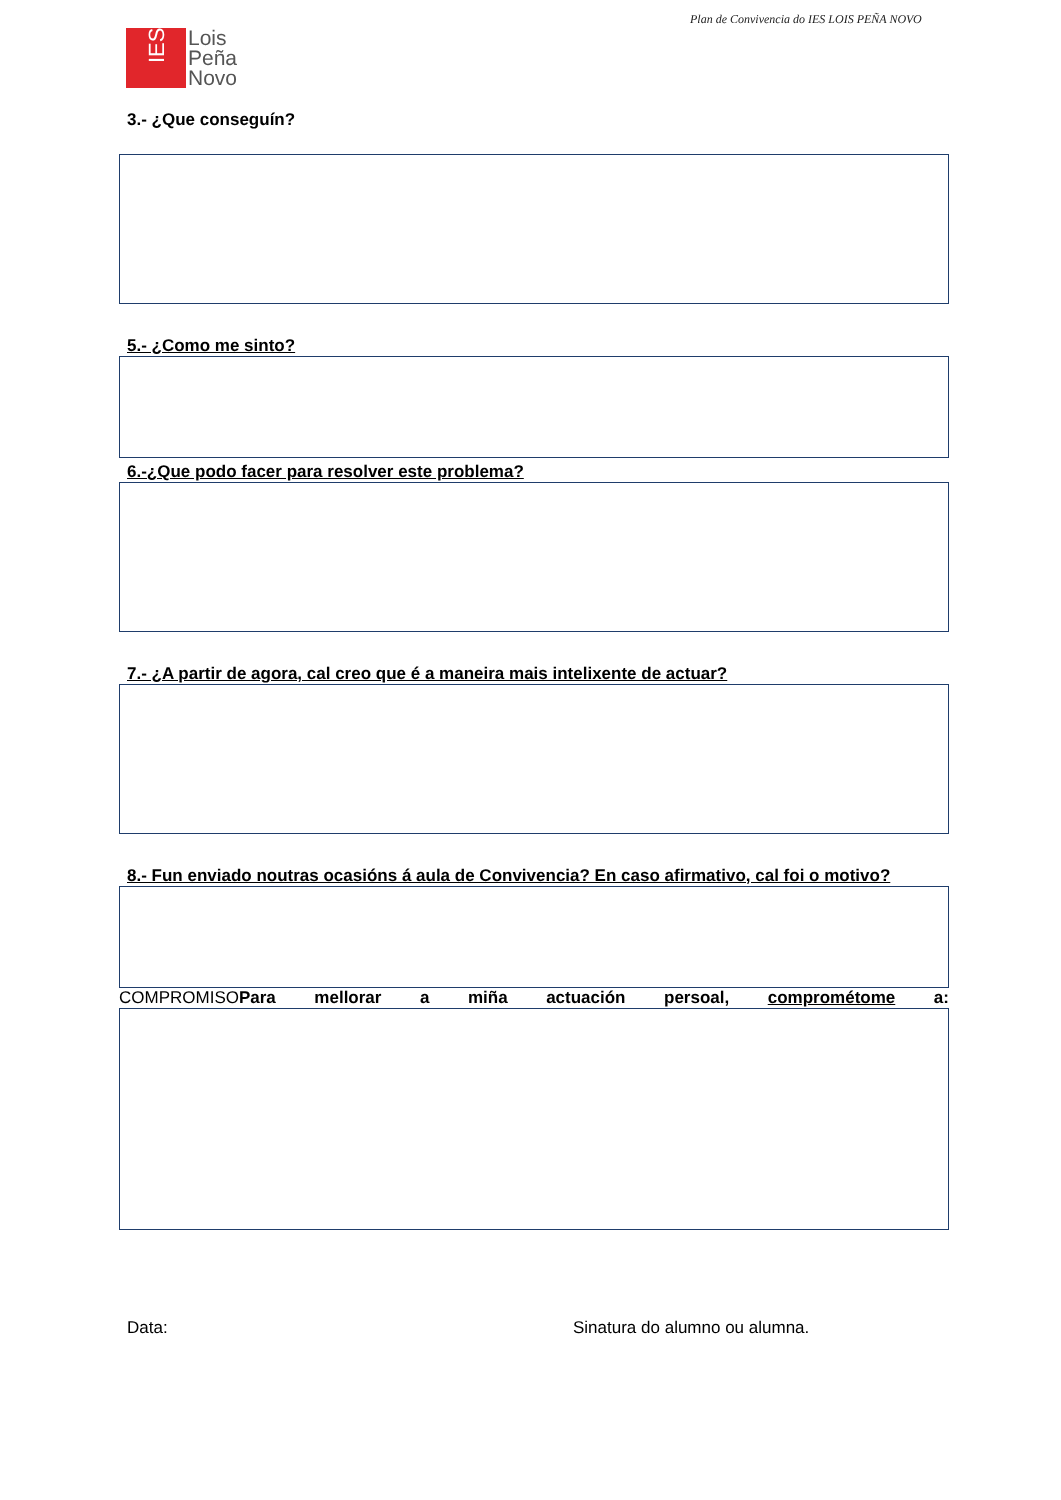Plan de Convivencia do IES LOIS PEÑA NOVO
IES
Lois
Peña
Novo
3.- ¿Que conseguín?
5.- ¿Como me sinto?
6.-¿Que podo facer para resolver este problema?
7.- ¿A partir de agora, cal creo que é a maneira mais intelixente de actuar?
8.- Fun enviado noutras ocasións á aula de Convivencia? En caso afirmativo, cal foi o motivo?
COMPROMISOPara mellorar a miña actuación persoal, comprométome a:
Data: Sinatura do alumno ou alumna.